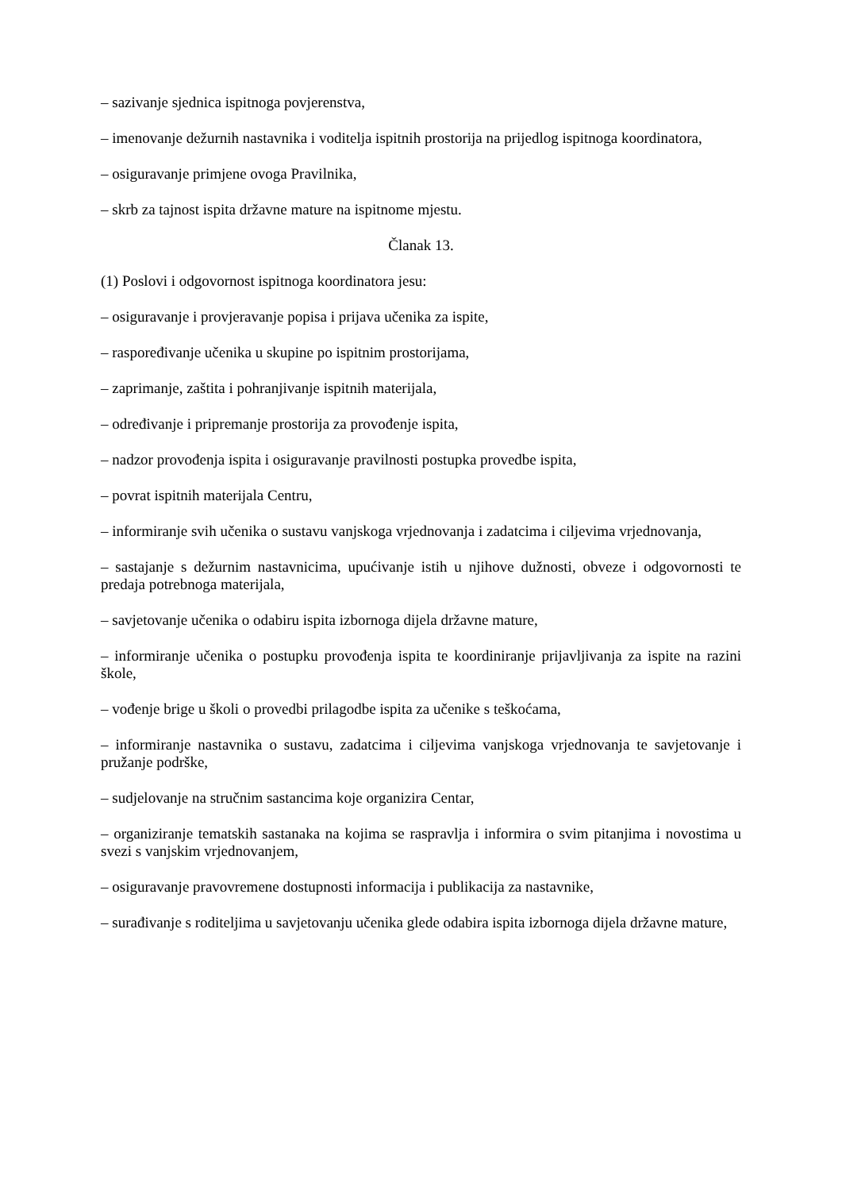– sazivanje sjednica ispitnoga povjerenstva,
– imenovanje dežurnih nastavnika i voditelja ispitnih prostorija na prijedlog ispitnoga koordinatora,
– osiguravanje primjene ovoga Pravilnika,
– skrb za tajnost ispita državne mature na ispitnome mjestu.
Članak 13.
(1) Poslovi i odgovornost ispitnoga koordinatora jesu:
– osiguravanje i provjeravanje popisa i prijava učenika za ispite,
– raspoređivanje učenika u skupine po ispitnim prostorijama,
– zaprimanje, zaštita i pohranjivanje ispitnih materijala,
– određivanje i pripremanje prostorija za provođenje ispita,
– nadzor provođenja ispita i osiguravanje pravilnosti postupka provedbe ispita,
– povrat ispitnih materijala Centru,
– informiranje svih učenika o sustavu vanjskoga vrjednovanja i zadatcima i ciljevima vrjednovanja,
– sastajanje s dežurnim nastavnicima, upućivanje istih u njihove dužnosti, obveze i odgovornosti te predaja potrebnoga materijala,
– savjetovanje učenika o odabiru ispita izbornoga dijela državne mature,
– informiranje učenika o postupku provođenja ispita te koordiniranje prijavljivanja za ispite na razini škole,
– vođenje brige u školi o provedbi prilagodbe ispita za učenike s teškoćama,
– informiranje nastavnika o sustavu, zadatcima i ciljevima vanjskoga vrjednovanja te savjetovanje i pružanje podrške,
– sudjelovanje na stručnim sastancima koje organizira Centar,
– organiziranje tematskih sastanaka na kojima se raspravlja i informira o svim pitanjima i novostima u svezi s vanjskim vrjednovanjem,
– osiguravanje pravovremene dostupnosti informacija i publikacija za nastavnike,
– surađivanje s roditeljima u savjetovanju učenika glede odabira ispita izbornoga dijela državne mature,